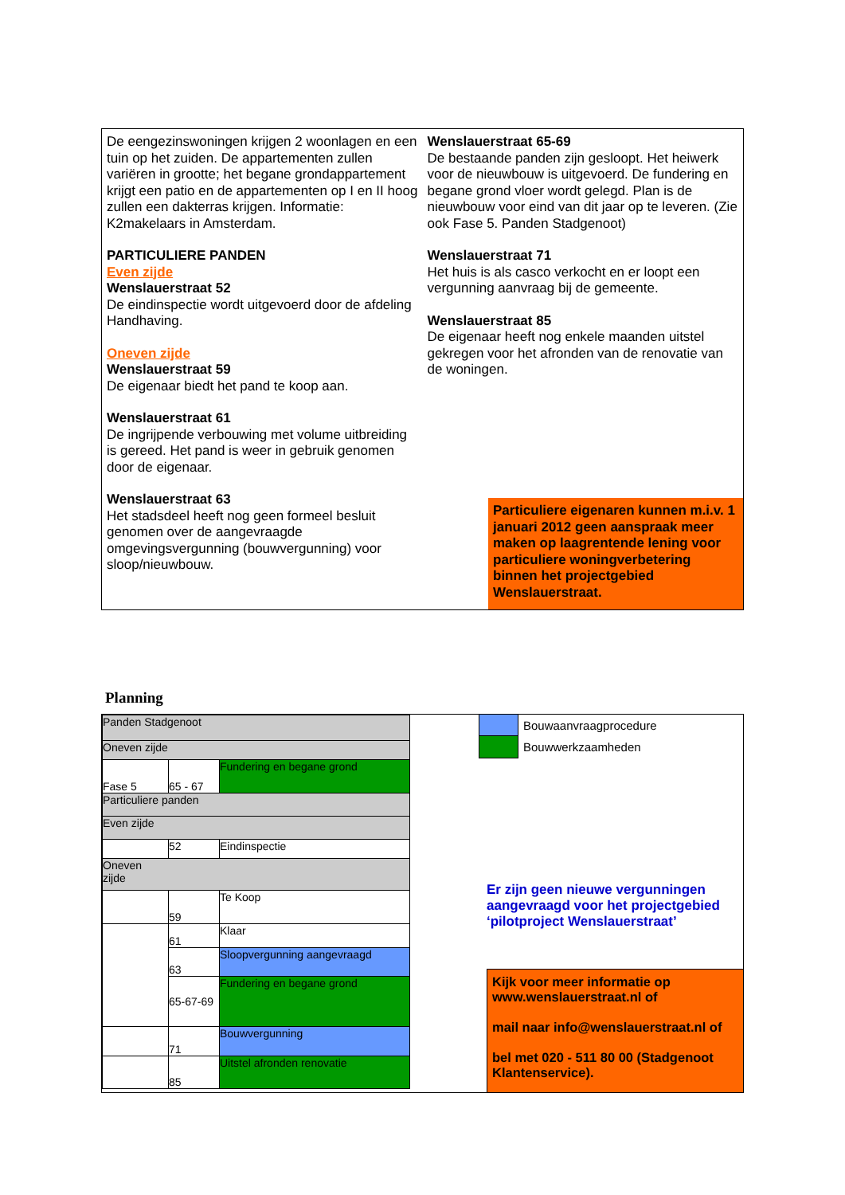De eengezinswoningen krijgen 2 woonlagen en een tuin op het zuiden. De appartementen zullen variëren in grootte; het begane grondappartement krijgt een patio en de appartementen op I en II hoog zullen een dakterras krijgen. Informatie: K2makelaars in Amsterdam.
PARTICULIERE PANDEN
Even zijde
Wenslauerstraat 52
De eindinspectie wordt uitgevoerd door de afdeling Handhaving.
Oneven zijde
Wenslauerstraat 59
De eigenaar biedt het pand te koop aan.
Wenslauerstraat 61
De ingrijpende verbouwing met volume uitbreiding is gereed. Het pand is weer in gebruik genomen door de eigenaar.
Wenslauerstraat 63
Het stadsdeel heeft nog geen formeel besluit genomen over de aangevraagde omgevingsvergunning (bouwvergunning) voor sloop/nieuwbouw.
Wenslauerstraat 65-69
De bestaande panden zijn gesloopt. Het heiwerk voor de nieuwbouw is uitgevoerd. De fundering en begane grond vloer wordt gelegd. Plan is de nieuwbouw voor eind van dit jaar op te leveren. (Zie ook Fase 5. Panden Stadgenoot)
Wenslauerstraat 71
Het huis is als casco verkocht en er loopt een vergunning aanvraag bij de gemeente.
Wenslauerstraat 85
De eigenaar heeft nog enkele maanden uitstel gekregen voor het afronden van de renovatie van de woningen.
Particuliere eigenaren kunnen m.i.v. 1 januari 2012 geen aanspraak meer maken op laagrentende lening voor particuliere woningverbetering binnen het projectgebied Wenslauerstraat.
Planning
| Panden Stadgenoot | | |
| Oneven zijde | | |
| Fase 5 | 65 - 67 | Fundering en begane grond |
| Particuliere panden | | |
| Even zijde | | |
| | 52 | Eindinspectie |
| Oneven zijde | | |
| | 59 | Te Koop |
| | 61 | Klaar |
| | 63 | Sloopvergunning aangevraagd |
| | 65-67-69 | Fundering en begane grond |
| | 71 | Bouwvergunning |
| | 85 | Uitstel afronden renovatie |
Bouwaanvraagprocedure
Bouwwerkzaamheden
Er zijn geen nieuwe vergunningen aangevraagd voor het projectgebied ‘pilotproject Wenslauerstraat’
Kijk voor meer informatie op www.wenslauerstraat.nl of
mail naar info@wenslauerstraat.nl of
bel met 020 - 511 80 00 (Stadgenoot Klantenservice).